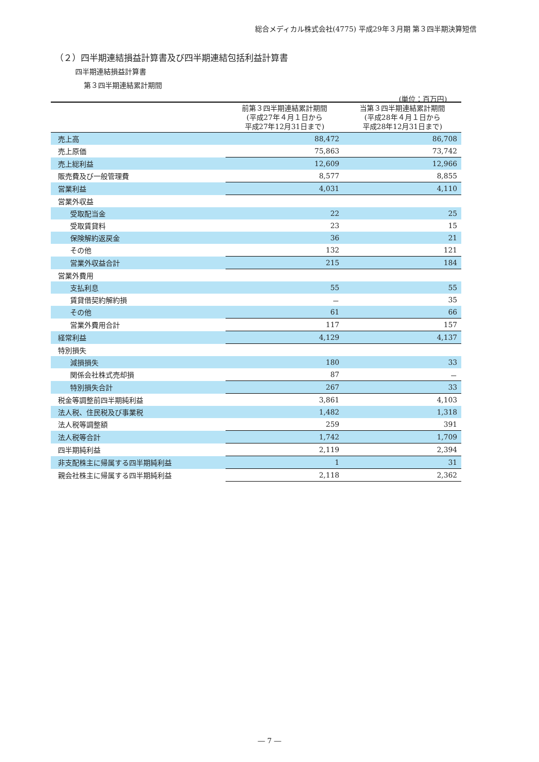総合メディカル株式会社(4775) 平成29年３月期 第３四半期決算短信
（２）四半期連結損益計算書及び四半期連結包括利益計算書
四半期連結損益計算書
第３四半期連結累計期間
(単位：百万円)
| | 前第３四半期連結累計期間 (平成27年４月１日から 平成27年12月31日まで) | 当第３四半期連結累計期間 (平成28年４月１日から 平成28年12月31日まで) |
| --- | --- | --- |
| 売上高 | 88,472 | 86,708 |
| 売上原価 | 75,863 | 73,742 |
| 売上総利益 | 12,609 | 12,966 |
| 販売費及び一般管理費 | 8,577 | 8,855 |
| 営業利益 | 4,031 | 4,110 |
| 営業外収益 | | |
| 受取配当金 | 22 | 25 |
| 受取賃貸料 | 23 | 15 |
| 保険解約返戻金 | 36 | 21 |
| その他 | 132 | 121 |
| 営業外収益合計 | 215 | 184 |
| 営業外費用 | | |
| 支払利息 | 55 | 55 |
| 賃貸借契約解約損 | － | 35 |
| その他 | 61 | 66 |
| 営業外費用合計 | 117 | 157 |
| 経常利益 | 4,129 | 4,137 |
| 特別損失 | | |
| 減損損失 | 180 | 33 |
| 関係会社株式売却損 | 87 | － |
| 特別損失合計 | 267 | 33 |
| 税金等調整前四半期純利益 | 3,861 | 4,103 |
| 法人税、住民税及び事業税 | 1,482 | 1,318 |
| 法人税等調整額 | 259 | 391 |
| 法人税等合計 | 1,742 | 1,709 |
| 四半期純利益 | 2,119 | 2,394 |
| 非支配株主に帰属する四半期純利益 | 1 | 31 |
| 親会社株主に帰属する四半期純利益 | 2,118 | 2,362 |
― 7 ―